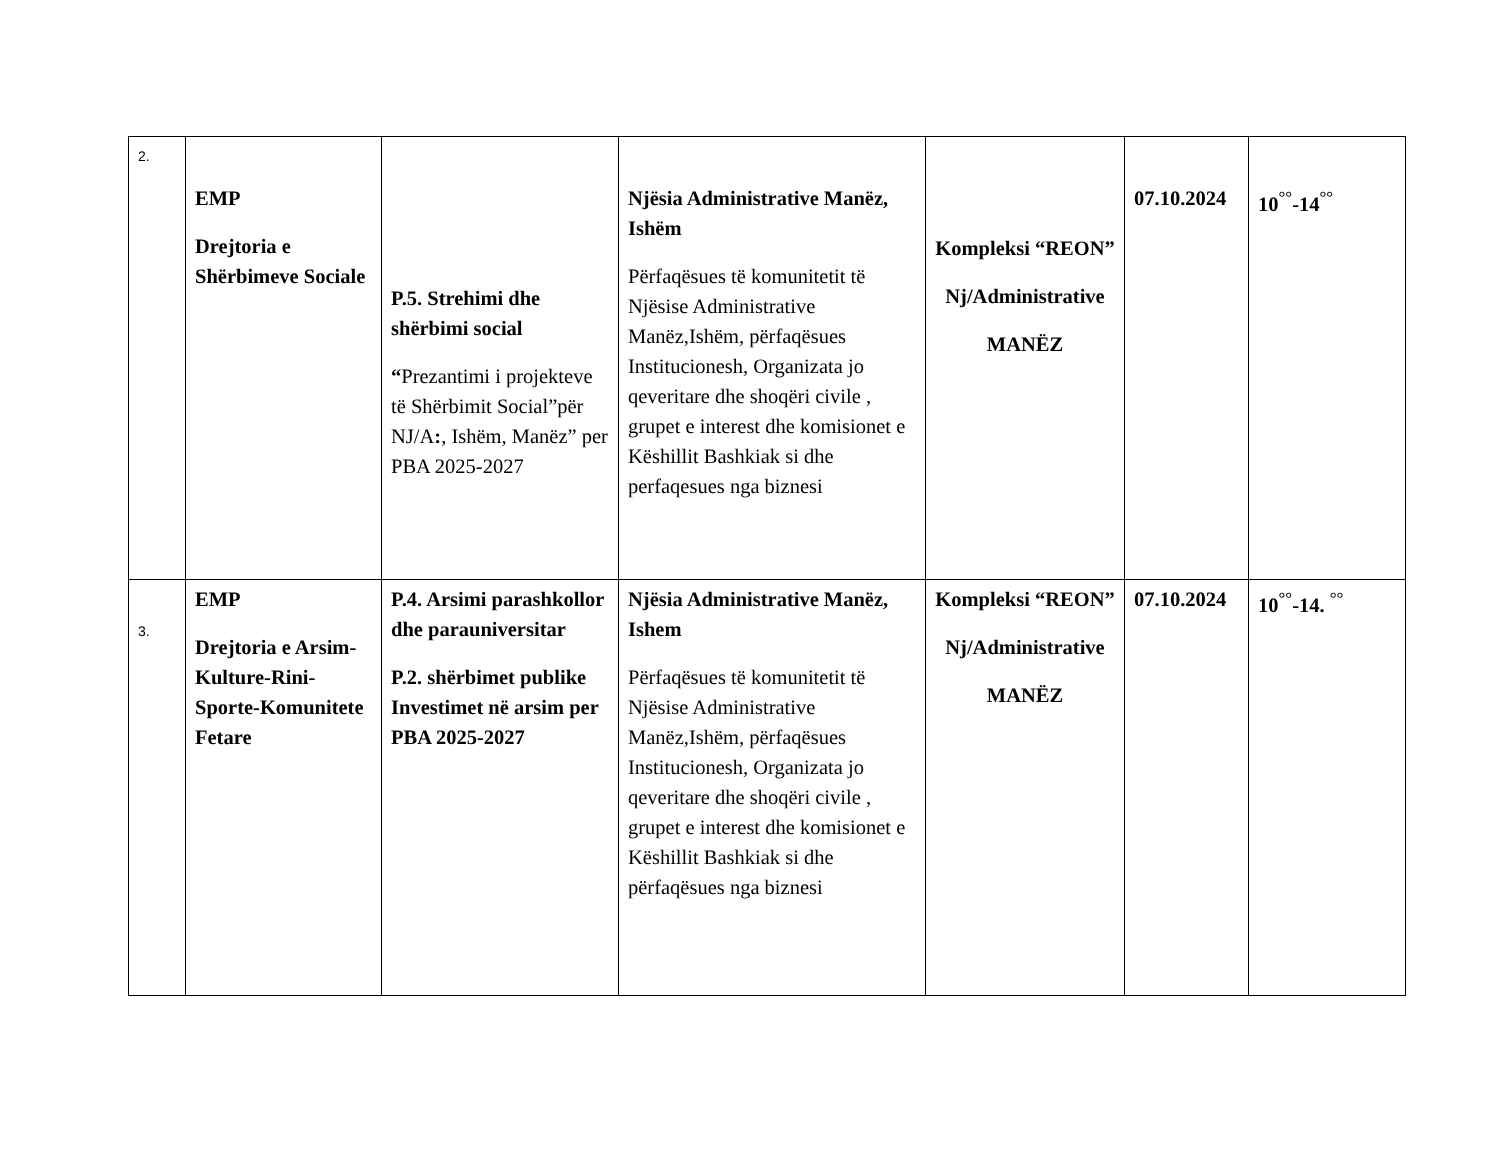| 2. | EMP Drejtoria e Shërbimeve Sociale | P.5. Strehimi dhe shërbimi social “ Prezantimi i projekteve të Shërbimit Social”për NJ/A : , Ishëm, Manëz” per PBA 2025-2027 | Njësia Administrative Manëz, Ishëm Përfaqësues të komunitetit të Njësise Administrative Manëz,Ishëm, përfaqësues Institucionesh, Organizata jo qeveritare dhe shoqëri civile , grupet e interest dhe komisionet e Këshillit Bashkiak si dhe perfaqesues nga biznesi | Kompleksi “REON” Nj/Administrative MANËZ | 07.10.2024 | 10<sup>°°</sup>-14<sup>°°</sup> |
| 3. | EMP Drejtoria e Arsim-Kulture-Rini-Sporte-Komunitete Fetare | P.4. Arsimi parashkollor dhe parauniversitar P.2. shërbimet publike Investimet në arsim per PBA 2025-2027 | Njësia Administrative Manëz, Ishem Përfaqësues të komunitetit të Njësise Administrative Manëz,Ishëm, përfaqësues Institucionesh, Organizata jo qeveritare dhe shoqëri civile , grupet e interest dhe komisionet e Këshillit Bashkiak si dhe përfaqësues nga biznesi | Kompleksi “REON” Nj/Administrative MANËZ | 07.10.2024 | 10<sup>°°</sup>-14. <sup>°°</sup> |